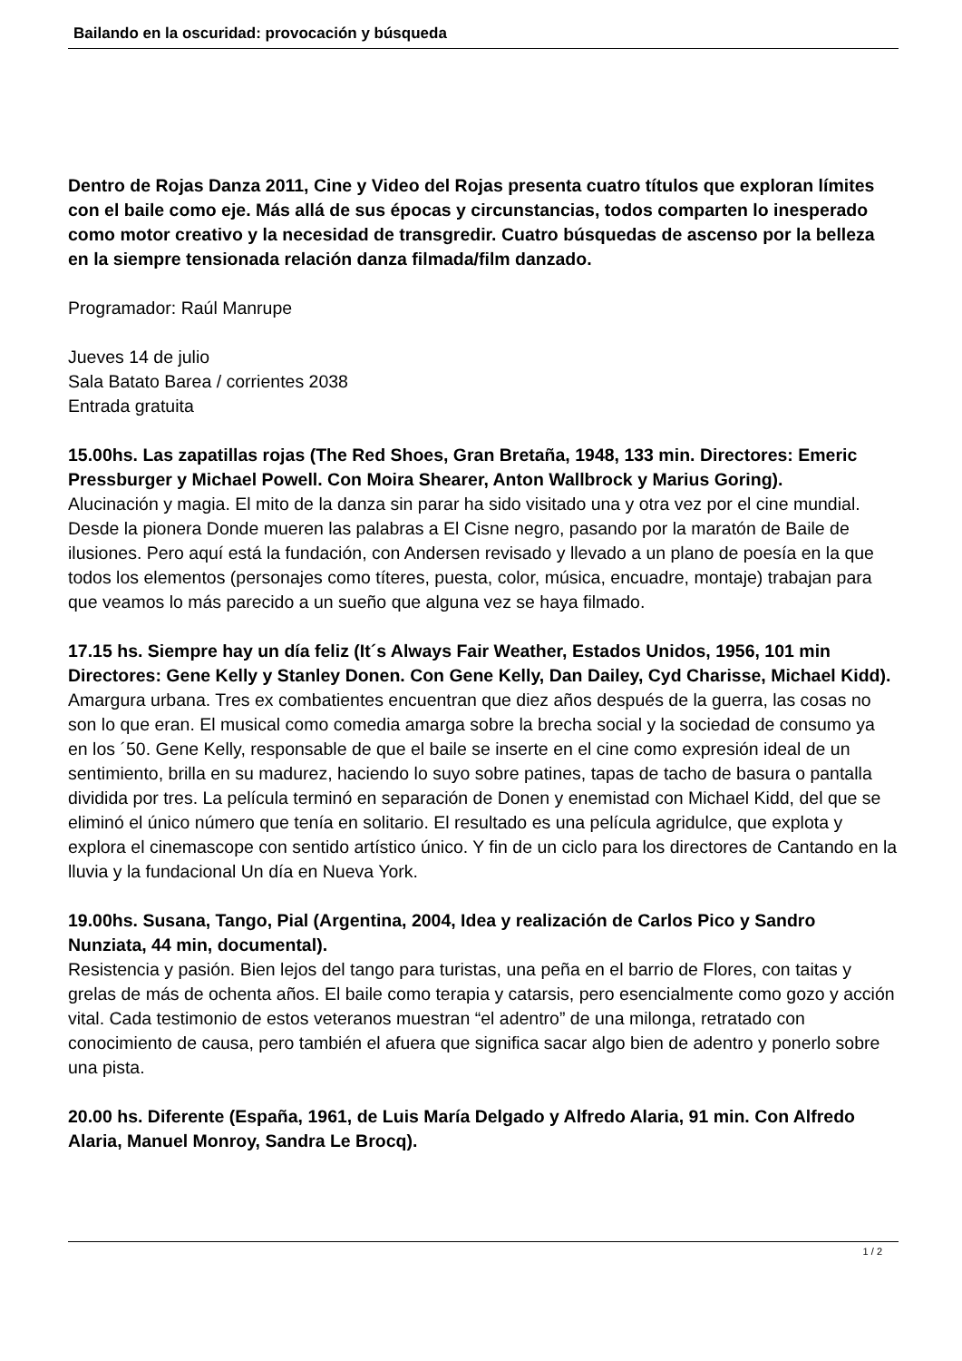Bailando en la oscuridad: provocación y búsqueda
Dentro de Rojas Danza 2011, Cine y Video del Rojas presenta cuatro títulos que exploran límites con el baile como eje. Más allá de sus épocas y circunstancias, todos comparten lo inesperado como motor creativo y la necesidad de transgredir. Cuatro búsquedas de ascenso por la belleza en la siempre tensionada relación danza filmada/film danzado.
Programador: Raúl Manrupe
Jueves 14 de julio
Sala Batato Barea / corrientes 2038
Entrada gratuita
15.00hs. Las zapatillas rojas (The Red Shoes, Gran Bretaña, 1948, 133 min. Directores: Emeric Pressburger y Michael Powell. Con Moira Shearer, Anton Wallbrock y Marius Goring).
Alucinación y magia. El mito de la danza sin parar ha sido visitado una y otra vez por el cine mundial. Desde la pionera Donde mueren las palabras a El Cisne negro, pasando por la maratón de Baile de ilusiones. Pero aquí está la fundación, con Andersen revisado y llevado a un plano de poesía en la que todos los elementos (personajes como títeres, puesta, color, música, encuadre, montaje) trabajan para que veamos lo más parecido a un sueño que alguna vez se haya filmado.
17.15 hs. Siempre hay un día feliz (It´s Always Fair Weather, Estados Unidos, 1956, 101 min Directores: Gene Kelly y Stanley Donen. Con Gene Kelly, Dan Dailey, Cyd Charisse, Michael Kidd).
Amargura urbana. Tres ex combatientes encuentran que diez años después de la guerra, las cosas no son lo que eran. El musical como comedia amarga sobre la brecha social y la sociedad de consumo ya en los ´50. Gene Kelly, responsable de que el baile se inserte en el cine como expresión ideal de un sentimiento, brilla en su madurez, haciendo lo suyo sobre patines, tapas de tacho de basura o pantalla dividida por tres. La película terminó en separación de Donen y enemistad con Michael Kidd, del que se eliminó el único número que tenía en solitario. El resultado es una película agridulce, que explota y explora el cinemascope con sentido artístico único. Y fin de un ciclo para los directores de Cantando en la lluvia y la fundacional Un día en Nueva York.
19.00hs. Susana, Tango, Pial (Argentina, 2004, Idea y realización de Carlos Pico y Sandro Nunziata, 44 min, documental).
Resistencia y pasión. Bien lejos del tango para turistas, una peña en el barrio de Flores, con taitas y grelas de más de ochenta años. El baile como terapia y catarsis, pero esencialmente como gozo y acción vital. Cada testimonio de estos veteranos muestran “el adentro” de una milonga, retratado con conocimiento de causa, pero también el afuera que significa sacar algo bien de adentro y ponerlo sobre una pista.
20.00 hs. Diferente (España, 1961, de Luis María Delgado y Alfredo Alaria, 91 min. Con Alfredo Alaria, Manuel Monroy, Sandra Le Brocq).
1 / 2